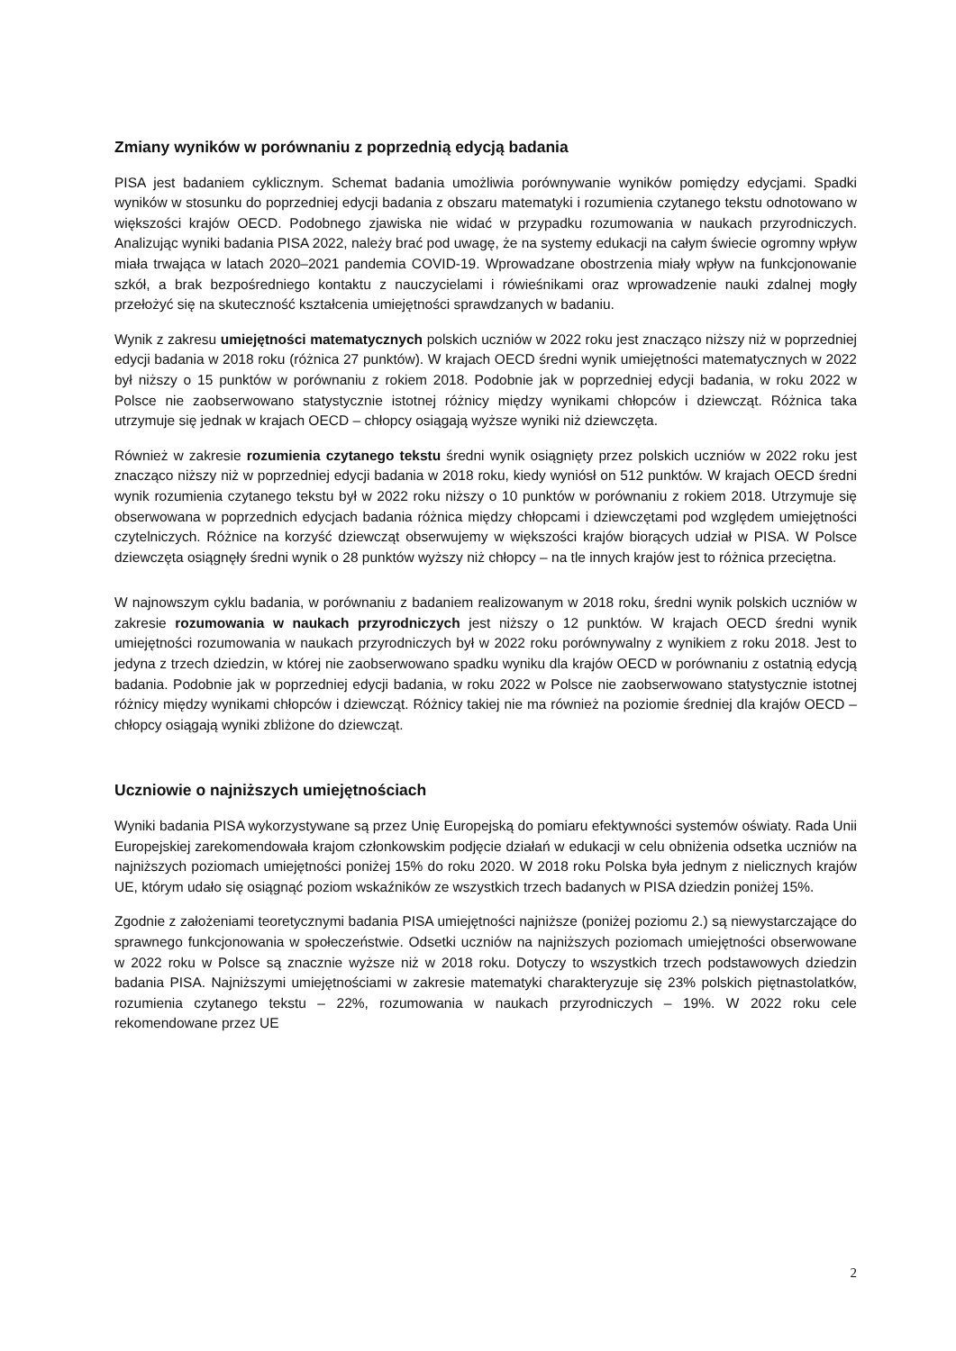Zmiany wyników w porównaniu z poprzednią edycją badania
PISA jest badaniem cyklicznym. Schemat badania umożliwia porównywanie wyników pomiędzy edycjami. Spadki wyników w stosunku do poprzedniej edycji badania z obszaru matematyki i rozumienia czytanego tekstu odnotowano w większości krajów OECD. Podobnego zjawiska nie widać w przypadku rozumowania w naukach przyrodniczych. Analizując wyniki badania PISA 2022, należy brać pod uwagę, że na systemy edukacji na całym świecie ogromny wpływ miała trwająca w latach 2020–2021 pandemia COVID-19. Wprowadzane obostrzenia miały wpływ na funkcjonowanie szkół, a brak bezpośredniego kontaktu z nauczycielami i rówieśnikami oraz wprowadzenie nauki zdalnej mogły przełożyć się na skuteczność kształcenia umiejętności sprawdzanych w badaniu.
Wynik z zakresu umiejętności matematycznych polskich uczniów w 2022 roku jest znacząco niższy niż w poprzedniej edycji badania w 2018 roku (różnica 27 punktów). W krajach OECD średni wynik umiejętności matematycznych w 2022 był niższy o 15 punktów w porównaniu z rokiem 2018. Podobnie jak w poprzedniej edycji badania, w roku 2022 w Polsce nie zaobserwowano statystycznie istotnej różnicy między wynikami chłopców i dziewcząt. Różnica taka utrzymuje się jednak w krajach OECD – chłopcy osiągają wyższe wyniki niż dziewczęta.
Również w zakresie rozumienia czytanego tekstu średni wynik osiągnięty przez polskich uczniów w 2022 roku jest znacząco niższy niż w poprzedniej edycji badania w 2018 roku, kiedy wyniósł on 512 punktów. W krajach OECD średni wynik rozumienia czytanego tekstu był w 2022 roku niższy o 10 punktów w porównaniu z rokiem 2018. Utrzymuje się obserwowana w poprzednich edycjach badania różnica między chłopcami i dziewczętami pod względem umiejętności czytelniczych. Różnice na korzyść dziewcząt obserwujemy w większości krajów biorących udział w PISA. W Polsce dziewczęta osiągnęły średni wynik o 28 punktów wyższy niż chłopcy – na tle innych krajów jest to różnica przeciętna.
W najnowszym cyklu badania, w porównaniu z badaniem realizowanym w 2018 roku, średni wynik polskich uczniów w zakresie rozumowania w naukach przyrodniczych jest niższy o 12 punktów. W krajach OECD średni wynik umiejętności rozumowania w naukach przyrodniczych był w 2022 roku porównywalny z wynikiem z roku 2018. Jest to jedyna z trzech dziedzin, w której nie zaobserwowano spadku wyniku dla krajów OECD w porównaniu z ostatnią edycją badania. Podobnie jak w poprzedniej edycji badania, w roku 2022 w Polsce nie zaobserwowano statystycznie istotnej różnicy między wynikami chłopców i dziewcząt. Różnicy takiej nie ma również na poziomie średniej dla krajów OECD – chłopcy osiągają wyniki zbliżone do dziewcząt.
Uczniowie o najniższych umiejętnościach
Wyniki badania PISA wykorzystywane są przez Unię Europejską do pomiaru efektywności systemów oświaty. Rada Unii Europejskiej zarekomendowała krajom członkowskim podjęcie działań w edukacji w celu obniżenia odsetka uczniów na najniższych poziomach umiejętności poniżej 15% do roku 2020. W 2018 roku Polska była jednym z nielicznych krajów UE, którym udało się osiągnąć poziom wskaźników ze wszystkich trzech badanych w PISA dziedzin poniżej 15%.
Zgodnie z założeniami teoretycznymi badania PISA umiejętności najniższe (poniżej poziomu 2.) są niewystarczające do sprawnego funkcjonowania w społeczeństwie. Odsetki uczniów na najniższych poziomach umiejętności obserwowane w 2022 roku w Polsce są znacznie wyższe niż w 2018 roku. Dotyczy to wszystkich trzech podstawowych dziedzin badania PISA. Najniższymi umiejętnościami w zakresie matematyki charakteryzuje się 23% polskich piętnastolatków, rozumienia czytanego tekstu – 22%, rozumowania w naukach przyrodniczych – 19%. W 2022 roku cele rekomendowane przez UE
2